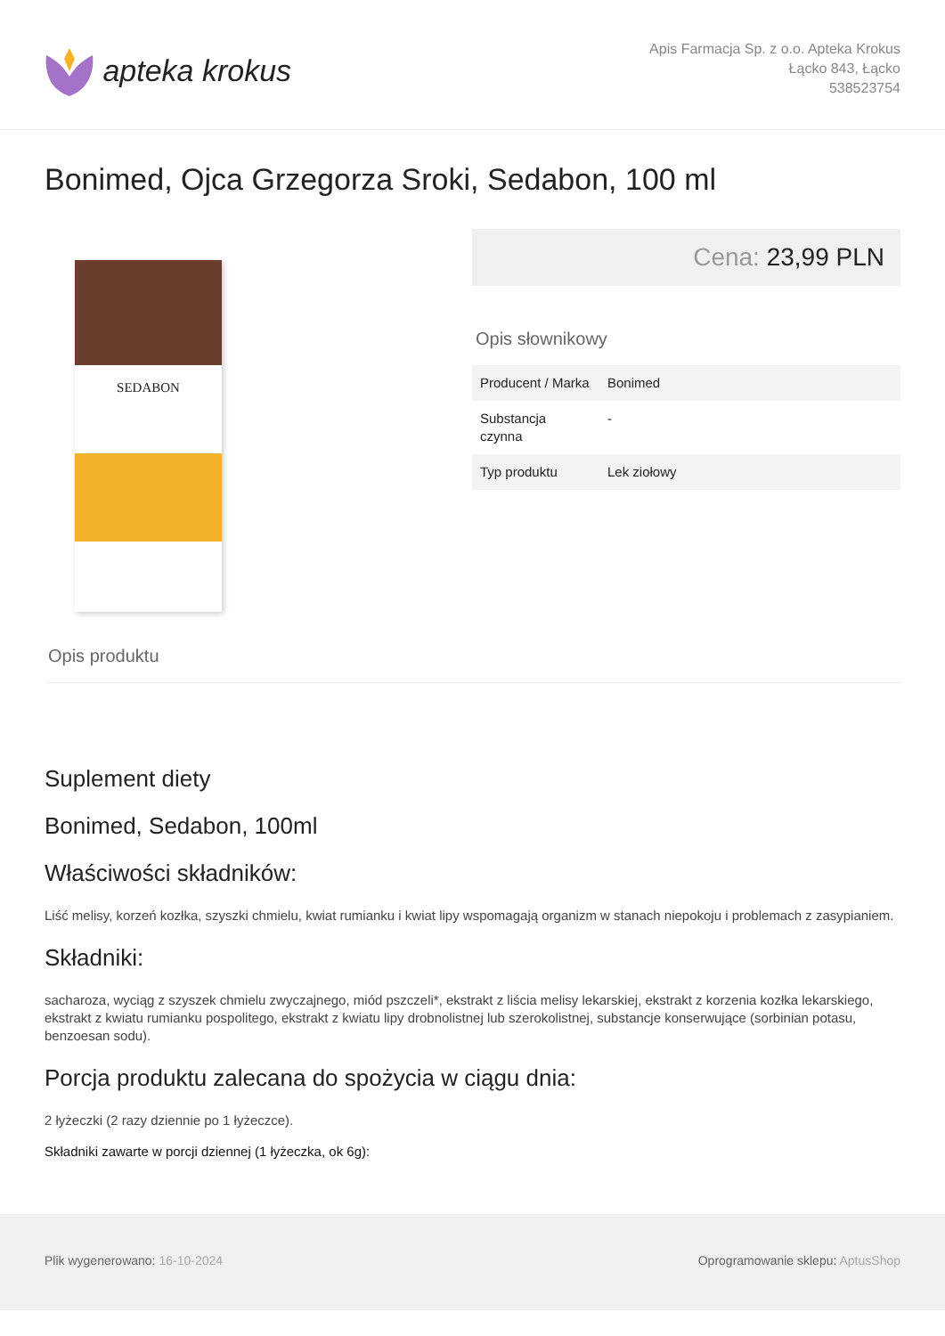apteka krokus
Apis Farmacja Sp. z o.o. Apteka Krokus
Łącko 843, Łącko
538523754
Bonimed, Ojca Grzegorza Sroki, Sedabon, 100 ml
SEDABON
Cena: 23,99 PLN
Opis słownikowy
| Producent / Marka | Bonimed |
| Substancja czynna | - |
| Typ produktu | Lek ziołowy |
Opis produktu
Suplement diety
Bonimed, Sedabon, 100ml
Właściwości składników:
Liść melisy, korzeń kozłka, szyszki chmielu, kwiat rumianku i kwiat lipy wspomagają organizm w stanach niepokoju i problemach z zasypianiem.
Składniki:
sacharoza, wyciąg z szyszek chmielu zwyczajnego, miód pszczeli*, ekstrakt z liścia melisy lekarskiej, ekstrakt z korzenia kozłka lekarskiego, ekstrakt z kwiatu rumianku pospolitego, ekstrakt z kwiatu lipy drobnolistnej lub szerokolistnej, substancje konserwujące (sorbinian potasu, benzoesan sodu).
Porcja produktu zalecana do spożycia w ciągu dnia:
2 łyżeczki (2 razy dziennie po 1 łyżeczce).
Składniki zawarte w porcji dziennej (1 łyżeczka, ok 6g):
Plik wygenerowano: 16-10-2024 Oprogramowanie sklepu: AptusShop